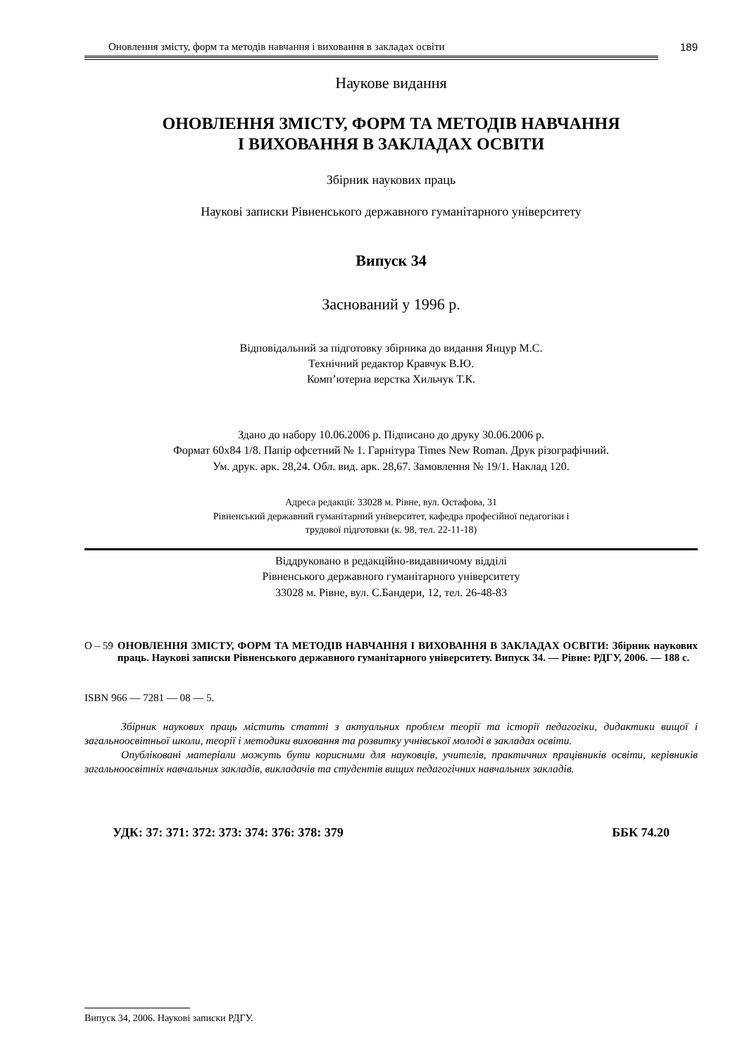Оновлення змісту, форм та методів навчання і виховання в закладах освіти 189
Наукове видання
ОНОВЛЕННЯ ЗМІСТУ, ФОРМ ТА МЕТОДІВ НАВЧАННЯ
І ВИХОВАННЯ В ЗАКЛАДАХ ОСВІТИ
Збірник наукових праць
Наукові записки Рівненського державного гуманітарного університету
Випуск 34
Заснований у 1996 р.
Відповідальний за підготовку збірника до видання Янцур М.С.
Технічний редактор Кравчук В.Ю.
Комп’ютерна верстка Хильчук Т.К.
Здано до набору 10.06.2006 р. Підписано до друку 30.06.2006 р.
Формат 60х84 1/8. Папір офсетний № 1. Гарнітура Times New Roman. Друк різографічний.
Ум. друк. арк. 28,24. Обл. вид. арк. 28,67. Замовлення № 19/1. Наклад 120.
Адреса редакції: 33028 м. Рівне, вул. Остафова, 31
Рівненський державний гуманітарний університет, кафедра професійної педагогіки і
трудової підготовки (к. 98, тел. 22-11-18)
Віддруковано в редакційно-видавничому відділі
Рівненського державного гуманітарного університету
33028 м. Рівне, вул. С.Бандери, 12, тел. 26-48-83
О – 59 ОНОВЛЕННЯ ЗМІСТУ, ФОРМ ТА МЕТОДІВ НАВЧАННЯ І ВИХОВАННЯ В ЗАКЛАДАХ ОСВІТИ: Збірник наукових праць. Наукові записки Рівненського державного гуманітарного університету. Випуск 34. — Рівне: РДГУ, 2006. — 188 с.
ISBN 966 — 7281 — 08 — 5.
Збірник наукових праць містить статті з актуальних проблем теорії та історії педагогіки, дидактики вищої і загальноосвітньої школи, теорії і методики виховання та розвитку учнівської молоді в закладах освіти.
Опубліковані матеріали можуть бути корисними для науковців, учителів, практичних працівників освіти, керівників загальноосвітніх навчальних закладів, викладачів та студентів вищих педагогічних навчальних закладів.
УДК: 37: 371: 372: 373: 374: 376: 378: 379 ББК 74.20
Випуск 34, 2006. Наукові записки РДГУ.